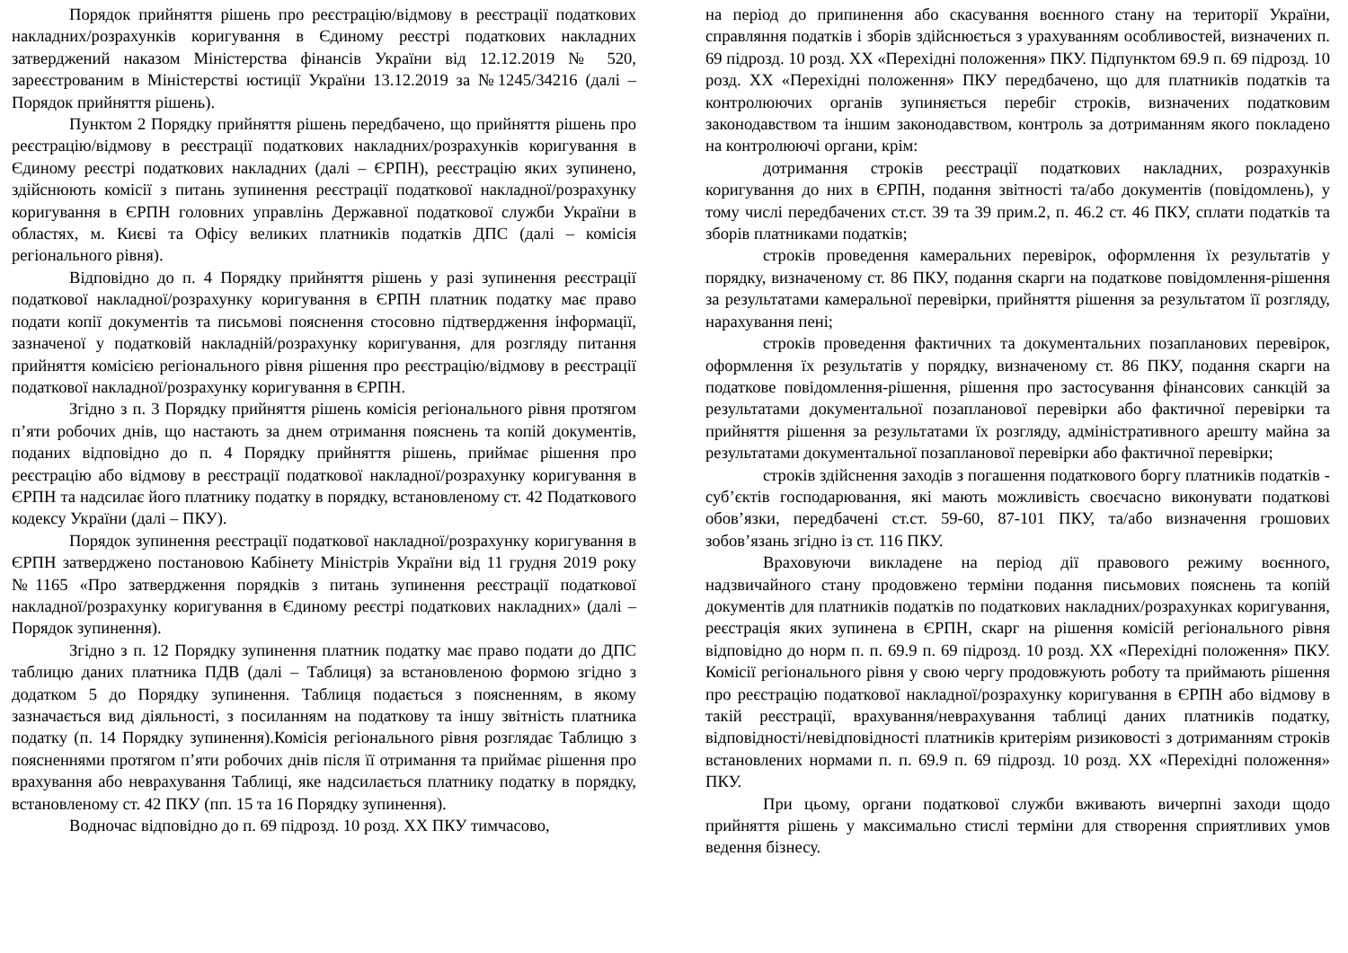Порядок прийняття рішень про реєстрацію/відмову в реєстрації податкових накладних/розрахунків коригування в Єдиному реєстрі податкових накладних затверджений наказом Міністерства фінансів України від 12.12.2019 № 520, зареєстрованим в Міністерстві юстиції України 13.12.2019 за №1245/34216 (далі – Порядок прийняття рішень).
Пунктом 2 Порядку прийняття рішень передбачено, що прийняття рішень про реєстрацію/відмову в реєстрації податкових накладних/розрахунків коригування в Єдиному реєстрі податкових накладних (далі – ЄРПН), реєстрацію яких зупинено, здійснюють комісії з питань зупинення реєстрації податкової накладної/розрахунку коригування в ЄРПН головних управлінь Державної податкової служби України в областях, м. Києві та Офісу великих платників податків ДПС (далі – комісія регіонального рівня).
Відповідно до п. 4 Порядку прийняття рішень у разі зупинення реєстрації податкової накладної/розрахунку коригування в ЄРПН платник податку має право подати копії документів та письмові пояснення стосовно підтвердження інформації, зазначеної у податковій накладній/розрахунку коригування, для розгляду питання прийняття комісією регіонального рівня рішення про реєстрацію/відмову в реєстрації податкової накладної/розрахунку коригування в ЄРПН.
Згідно з п. 3 Порядку прийняття рішень комісія регіонального рівня протягом п’яти робочих днів, що настають за днем отримання пояснень та копій документів, поданих відповідно до п. 4 Порядку прийняття рішень, приймає рішення про реєстрацію або відмову в реєстрації податкової накладної/розрахунку коригування в ЄРПН та надсилає його платнику податку в порядку, встановленому ст. 42 Податкового кодексу України (далі – ПКУ).
Порядок зупинення реєстрації податкової накладної/розрахунку коригування в ЄРПН затверджено постановою Кабінету Міністрів України від 11 грудня 2019 року №1165 «Про затвердження порядків з питань зупинення реєстрації податкової накладної/розрахунку коригування в Єдиному реєстрі податкових накладних» (далі – Порядок зупинення).
Згідно з п. 12 Порядку зупинення платник податку має право подати до ДПС таблицю даних платника ПДВ (далі – Таблиця) за встановленою формою згідно з додатком 5 до Порядку зупинення. Таблиця подається з поясненням, в якому зазначається вид діяльності, з посиланням на податкову та іншу звітність платника податку (п. 14 Порядку зупинення).Комісія регіонального рівня розглядає Таблицю з поясненнями протягом п’яти робочих днів після її отримання та приймає рішення про врахування або неврахування Таблиці, яке надсилається платнику податку в порядку, встановленому ст. 42 ПКУ (пп. 15 та 16 Порядку зупинення).
Водночас відповідно до п. 69 підрозд. 10 розд. ХХ ПКУ тимчасово,
на період до припинення або скасування воєнного стану на території України, справляння податків і зборів здійснюється з урахуванням особливостей, визначених п. 69 підрозд. 10 розд. XX «Перехідні положення» ПКУ. Підпунктом 69.9 п. 69 підрозд. 10 розд. XX «Перехідні положення» ПКУ передбачено, що для платників податків та контролюючих органів зупиняється перебіг строків, визначених податковим законодавством та іншим законодавством, контроль за дотриманням якого покладено на контролюючі органи, крім:
дотримання строків реєстрації податкових накладних, розрахунків коригування до них в ЄРПН, подання звітності та/або документів (повідомлень), у тому числі передбачених ст.ст. 39 та 39 прим.2, п. 46.2 ст. 46 ПКУ, сплати податків та зборів платниками податків;
строків проведення камеральних перевірок, оформлення їх результатів у порядку, визначеному ст. 86 ПКУ, подання скарги на податкове повідомлення-рішення за результатами камеральної перевірки, прийняття рішення за результатом її розгляду, нарахування пені;
строків проведення фактичних та документальних позапланових перевірок, оформлення їх результатів у порядку, визначеному ст. 86 ПКУ, подання скарги на податкове повідомлення-рішення, рішення про застосування фінансових санкцій за результатами документальної позапланової перевірки або фактичної перевірки та прийняття рішення за результатами їх розгляду, адміністративного арешту майна за результатами документальної позапланової перевірки або фактичної перевірки;
строків здійснення заходів з погашення податкового боргу платників податків - суб’єктів господарювання, які мають можливість своєчасно виконувати податкові обов’язки, передбачені ст.ст. 59-60, 87-101 ПКУ, та/або визначення грошових зобов’язань згідно із ст. 116 ПКУ.
Враховуючи викладене на період дії правового режиму воєнного, надзвичайного стану продовжено терміни подання письмових пояснень та копій документів для платників податків по податкових накладних/розрахунках коригування, реєстрація яких зупинена в ЄРПН, скарг на рішення комісій регіонального рівня відповідно до норм п. п. 69.9 п. 69 підрозд. 10 розд. XX «Перехідні положення» ПКУ. Комісії регіонального рівня у свою чергу продовжують роботу та приймають рішення про реєстрацію податкової накладної/розрахунку коригування в ЄРПН або відмову в такій реєстрації, врахування/неврахування таблиці даних платників податку, відповідності/невідповідності платників критеріям ризиковості з дотриманням строків встановлених нормами п. п. 69.9 п. 69 підрозд. 10 розд. XX «Перехідні положення» ПКУ.
При цьому, органи податкової служби вживають вичерпні заходи щодо прийняття рішень у максимально стислі терміни для створення сприятливих умов ведення бізнесу.